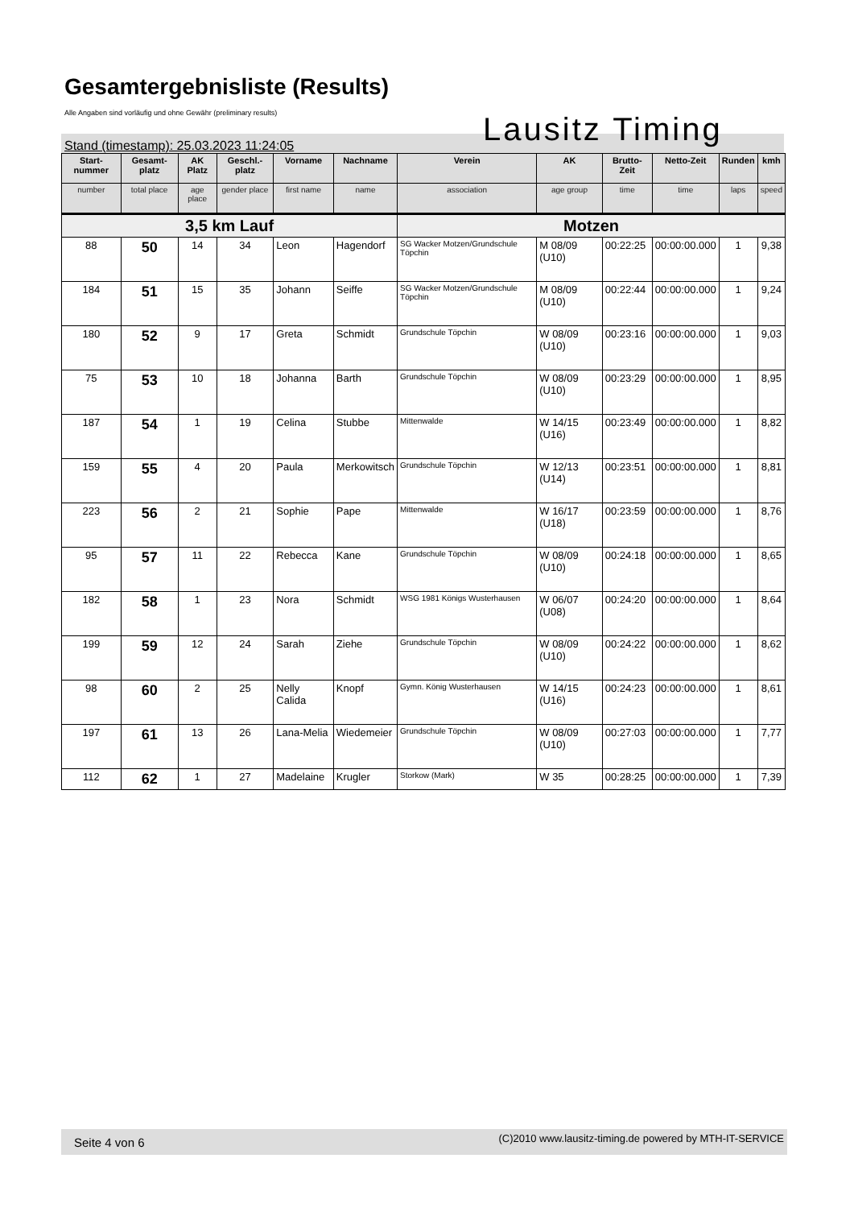Gesamtergebnisliste (Results)
Alle Angaben sind vorläufig und ohne Gewähr (preliminary results)
Lausitz Timing
Stand (timestamp): 25.03.2023 11:24:05
| Start-nummer | Gesamt-platz | AK Platz | Geschl.-platz | Vorname | Nachname | Verein | AK | Brutto-Zeit | Netto-Zeit | Runden | kmh |
| --- | --- | --- | --- | --- | --- | --- | --- | --- | --- | --- | --- |
| number | total place | age place | gender place | first name | name | association | age group | time | time | laps | speed |
| 3,5 km Lauf | | | | | | Motzen | | | | | |
| 88 | 50 | 14 | 34 | Leon | Hagendorf | SG Wacker Motzen/Grundschule Töpchin | M 08/09 (U10) | 00:22:25 | 00:00:00.000 | 1 | 9,38 |
| 184 | 51 | 15 | 35 | Johann | Seiffe | SG Wacker Motzen/Grundschule Töpchin | M 08/09 (U10) | 00:22:44 | 00:00:00.000 | 1 | 9,24 |
| 180 | 52 | 9 | 17 | Greta | Schmidt | Grundschule Töpchin | W 08/09 (U10) | 00:23:16 | 00:00:00.000 | 1 | 9,03 |
| 75 | 53 | 10 | 18 | Johanna | Barth | Grundschule Töpchin | W 08/09 (U10) | 00:23:29 | 00:00:00.000 | 1 | 8,95 |
| 187 | 54 | 1 | 19 | Celina | Stubbe | Mittenwalde | W 14/15 (U16) | 00:23:49 | 00:00:00.000 | 1 | 8,82 |
| 159 | 55 | 4 | 20 | Paula | Merkowitsch | Grundschule Töpchin | W 12/13 (U14) | 00:23:51 | 00:00:00.000 | 1 | 8,81 |
| 223 | 56 | 2 | 21 | Sophie | Pape | Mittenwalde | W 16/17 (U18) | 00:23:59 | 00:00:00.000 | 1 | 8,76 |
| 95 | 57 | 11 | 22 | Rebecca | Kane | Grundschule Töpchin | W 08/09 (U10) | 00:24:18 | 00:00:00.000 | 1 | 8,65 |
| 182 | 58 | 1 | 23 | Nora | Schmidt | WSG 1981 Königs Wusterhausen | W 06/07 (U08) | 00:24:20 | 00:00:00.000 | 1 | 8,64 |
| 199 | 59 | 12 | 24 | Sarah | Ziehe | Grundschule Töpchin | W 08/09 (U10) | 00:24:22 | 00:00:00.000 | 1 | 8,62 |
| 98 | 60 | 2 | 25 | Nelly Calida | Knopf | Gymn. König Wusterhausen | W 14/15 (U16) | 00:24:23 | 00:00:00.000 | 1 | 8,61 |
| 197 | 61 | 13 | 26 | Lana-Melia | Wiedemeier | Grundschule Töpchin | W 08/09 (U10) | 00:27:03 | 00:00:00.000 | 1 | 7,77 |
| 112 | 62 | 1 | 27 | Madelaine | Krugler | Storkow (Mark) | W 35 | 00:28:25 | 00:00:00.000 | 1 | 7,39 |
Seite 4 von 6 (C)2010 www.lausitz-timing.de powered by MTH-IT-SERVICE